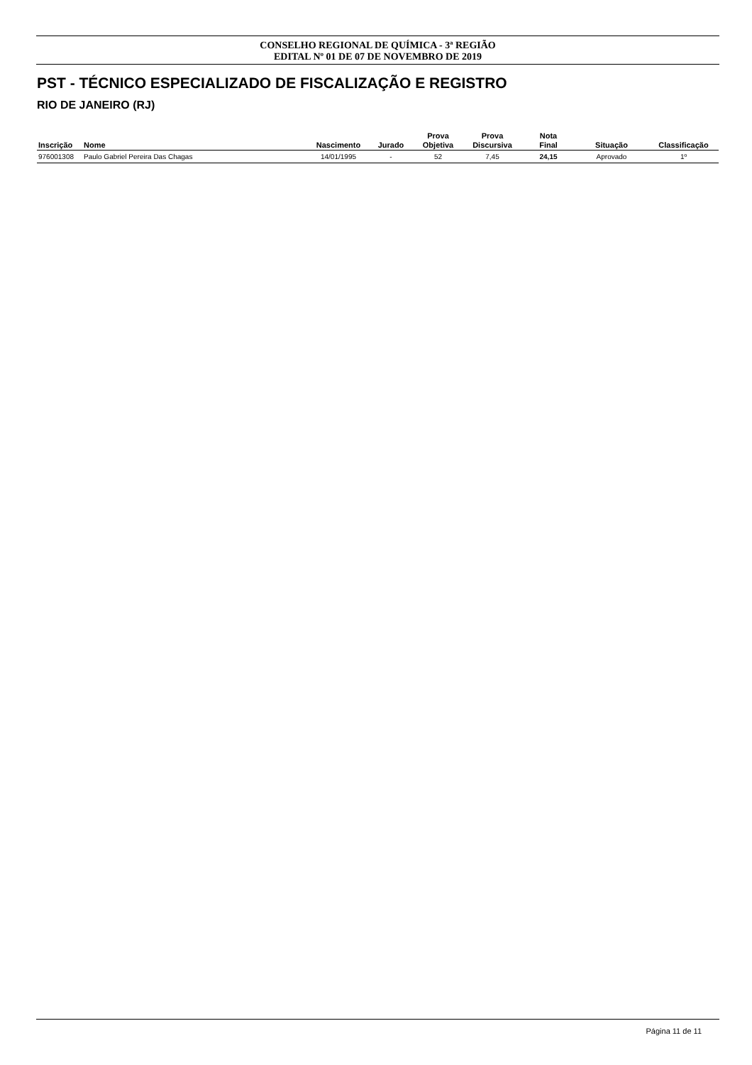CONSELHO REGIONAL DE QUÍMICA - 3ª REGIÃO
EDITAL Nº 01 DE 07 DE NOVEMBRO DE 2019
PST - TÉCNICO ESPECIALIZADO DE FISCALIZAÇÃO E REGISTRO
RIO DE JANEIRO (RJ)
| Inscrição | Nome | Nascimento | Jurado | Prova Objetiva | Prova Discursiva | Nota Final | Situação | Classificação |
| --- | --- | --- | --- | --- | --- | --- | --- | --- |
| 976001308 | Paulo Gabriel Pereira Das Chagas | 14/01/1995 | - | 52 | 7,45 | 24,15 | Aprovado | 1º |
Página 11 de 11